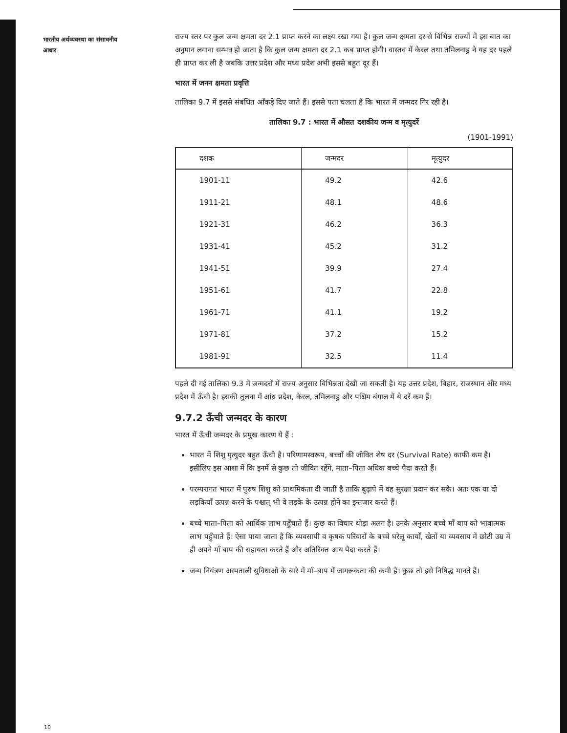भारतीय अर्थव्यवस्था का संसाधनीय आधार
राज्य स्तर पर कुल जन्म क्षमता दर 2.1 प्राप्त करने का लक्ष्य रखा गया है। कुल जन्म क्षमता दर से विभिन्न राज्यों में इस बात का अनुमान लगाना सम्भव हो जाता है कि कुल जन्म क्षमता दर 2.1 कब प्राप्त होगी। वास्तव में केरल तथा तमिलनाडु ने यह दर पहले ही प्राप्त कर ली है जबकि उत्तर प्रदेश और मध्य प्रदेश अभी इससे बहुत दूर हैं।
भारत में जनन क्षमता प्रवृत्ति
तालिका 9.7 में इससे संबंधित आँकड़े दिए जाते हैं। इससे पता चलता है कि भारत में जन्मदर गिर रही है।
तालिका 9.7 : भारत में औसत दशकीय जन्म व मृत्युदरें
(1901-1991)
| दशक | जन्मदर | मृत्युदर |
| --- | --- | --- |
| 1901-11 | 49.2 | 42.6 |
| 1911-21 | 48.1 | 48.6 |
| 1921-31 | 46.2 | 36.3 |
| 1931-41 | 45.2 | 31.2 |
| 1941-51 | 39.9 | 27.4 |
| 1951-61 | 41.7 | 22.8 |
| 1961-71 | 41.1 | 19.2 |
| 1971-81 | 37.2 | 15.2 |
| 1981-91 | 32.5 | 11.4 |
पहले दी गई तालिका 9.3 में जन्मदरों में राज्य अनुसार विभिन्नता देखी जा सकती है। यह उत्तर प्रदेश, बिहार, राजस्थान और मध्य प्रदेश में ऊँची है। इसकी तुलना में आंध्र प्रदेश, केरल, तमिलनाडु और पश्चिम बंगाल में ये दरें कम हैं।
9.7.2 ऊँची जन्मदर के कारण
भारत में ऊँची जन्मदर के प्रमुख कारण ये हैं :
भारत में शिशु मृत्युदर बहुत ऊँची है। परिणामस्वरूप, बच्चों की जीवित शेष दर (Survival Rate) काफी कम है। इसीलिए इस आशा में कि इनमें से कुछ तो जीवित रहेंगे, माता–पिता अधिक बच्चे पैदा करते हैं।
परम्परागत भारत में पुरुष शिशु को प्राथमिकता दी जाती है ताकि बुढ़ापे में वह सुरक्षा प्रदान कर सके। अतः एक या दो लड़कियाँ उत्पन्न करने के पश्चात् भी वे लड़के के उत्पन्न होने का इन्तजार करते हैं।
बच्चे माता–पिता को आर्थिक लाभ पहुँचाते हैं। कुछ का विचार थोड़ा अलग है। उनके अनुसार बच्चे माँ बाप को भावात्मक लाभ पहुँचाते हैं। ऐसा पाया जाता है कि व्यवसायी व कृषक परिवारों के बच्चे घरेलू कार्यों, खेतों या व्यवसाय में छोटी उम्र में ही अपने माँ बाप की सहायता करते हैं और अतिरिक्त आय पैदा करते हैं।
जन्म नियंत्रण अस्पताली सुविधाओं के बारे में माँ–बाप में जागरूकता की कमी है। कुछ तो इसे निषिद्ध मानते हैं।
10